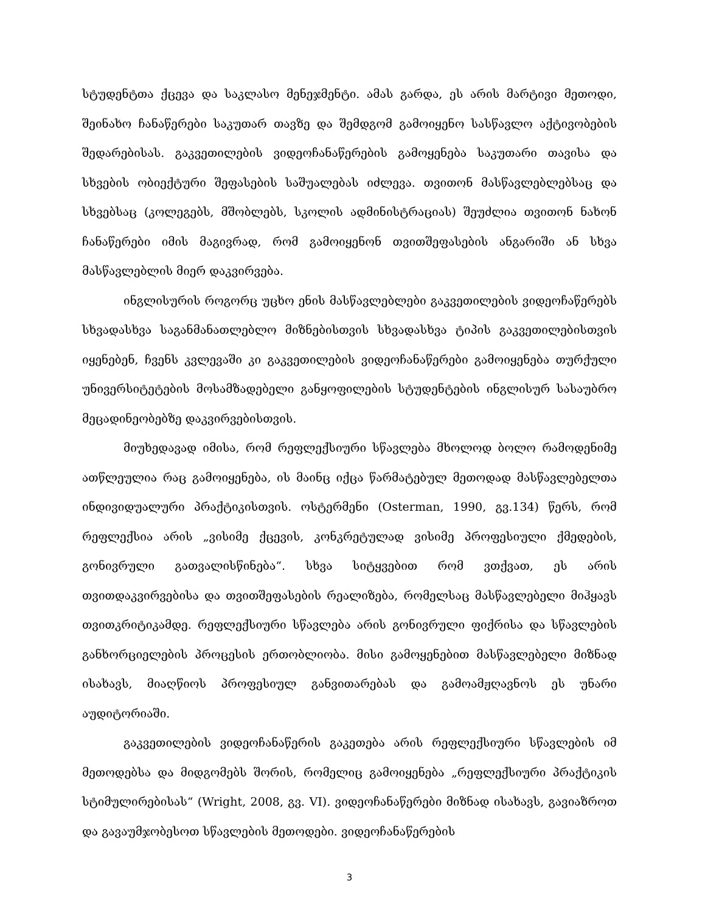სტუდენტთა ქცევა და საკლასო მენეჯმენტი. ამას გარდა, ეს არის მარტივი მეთოდი, შეინახო ჩანაწერები საკუთარ თავზე და შემდგომ გამოიყენო სასწავლო აქტივობების შედარებისას. გაკვეთილების ვიდეოჩანაწერების გამოყენება საკუთარი თავისა და სხვების ობიექტური შეფასების საშუალებას იძლევა. თვითონ მასწავლებლებსაც და სხვებსაც (კოლეგებს, მშობლებს, სკოლის ადმინისტრაციას) შეუძლია თვითონ ნახონ ჩანაწერები იმის მაგივრად, რომ გამოიყენონ თვითშეფასების ანგარიში ან სხვა მასწავლებლის მიერ დაკვირვება.
ინგლისურის როგორც უცხო ენის მასწავლებლები გაკვეთილების ვიდეოჩაწერებს სხვადასხვა საგანმანათლებლო მიზნებისთვის სხვადასხვა ტიპის გაკვეთილებისთვის იყენებენ, ჩვენს კვლევაში კი გაკვეთილების ვიდეოჩანაწერები გამოიყენება თურქული უნივერსიტეტების მოსამზადებელი განყოფილების სტუდენტების ინგლისურ სასაუბრო მეცადინეობებზე დაკვირვებისთვის.
მიუხედავად იმისა, რომ რეფლექსიური სწავლება მხოლოდ ბოლო რამოდენიმე ათწლეულია რაც გამოიყენება, ის მაინც იქცა წარმატებულ მეთოდად მასწავლებელთა ინდივიდუალური პრაქტიკისთვის. ოსტერმენი (Osterman, 1990, გვ.134) წერს, რომ რეფლექსია არის „ვისიმე ქცევის, კონკრეტულად ვისიმე პროფესიული ქმედების, გონივრული გათვალისწინება“. სხვა სიტყვებით რომ ვთქვათ, ეს არის თვითდაკვირვებისა და თვითშეფასების რეალიზება, რომელსაც მასწავლებელი მიჰყავს თვითკრიტიკამდე. რეფლექსიური სწავლება არის გონივრული ფიქრისა და სწავლების განხორციელების პროცესის ერთობლიობა. მისი გამოყენებით მასწავლებელი მიზნად ისახავს, მიაღწიოს პროფესიულ განვითარებას და გამოამჟღავნოს ეს უნარი აუდიტორიაში.
გაკვეთილების ვიდეოჩანაწერის გაკეთება არის რეფლექსიური სწავლების იმ მეთოდებსა და მიდგომებს შორის, რომელიც გამოიყენება „რეფლექსიური პრაქტიკის სტიმულირებისას“ (Wright, 2008, გვ. VI). ვიდეოჩანაწერები მიზნად ისახავს, გავიაზროთ და გავაუმჯობესოთ სწავლების მეთოდები. ვიდეოჩანაწერების
3